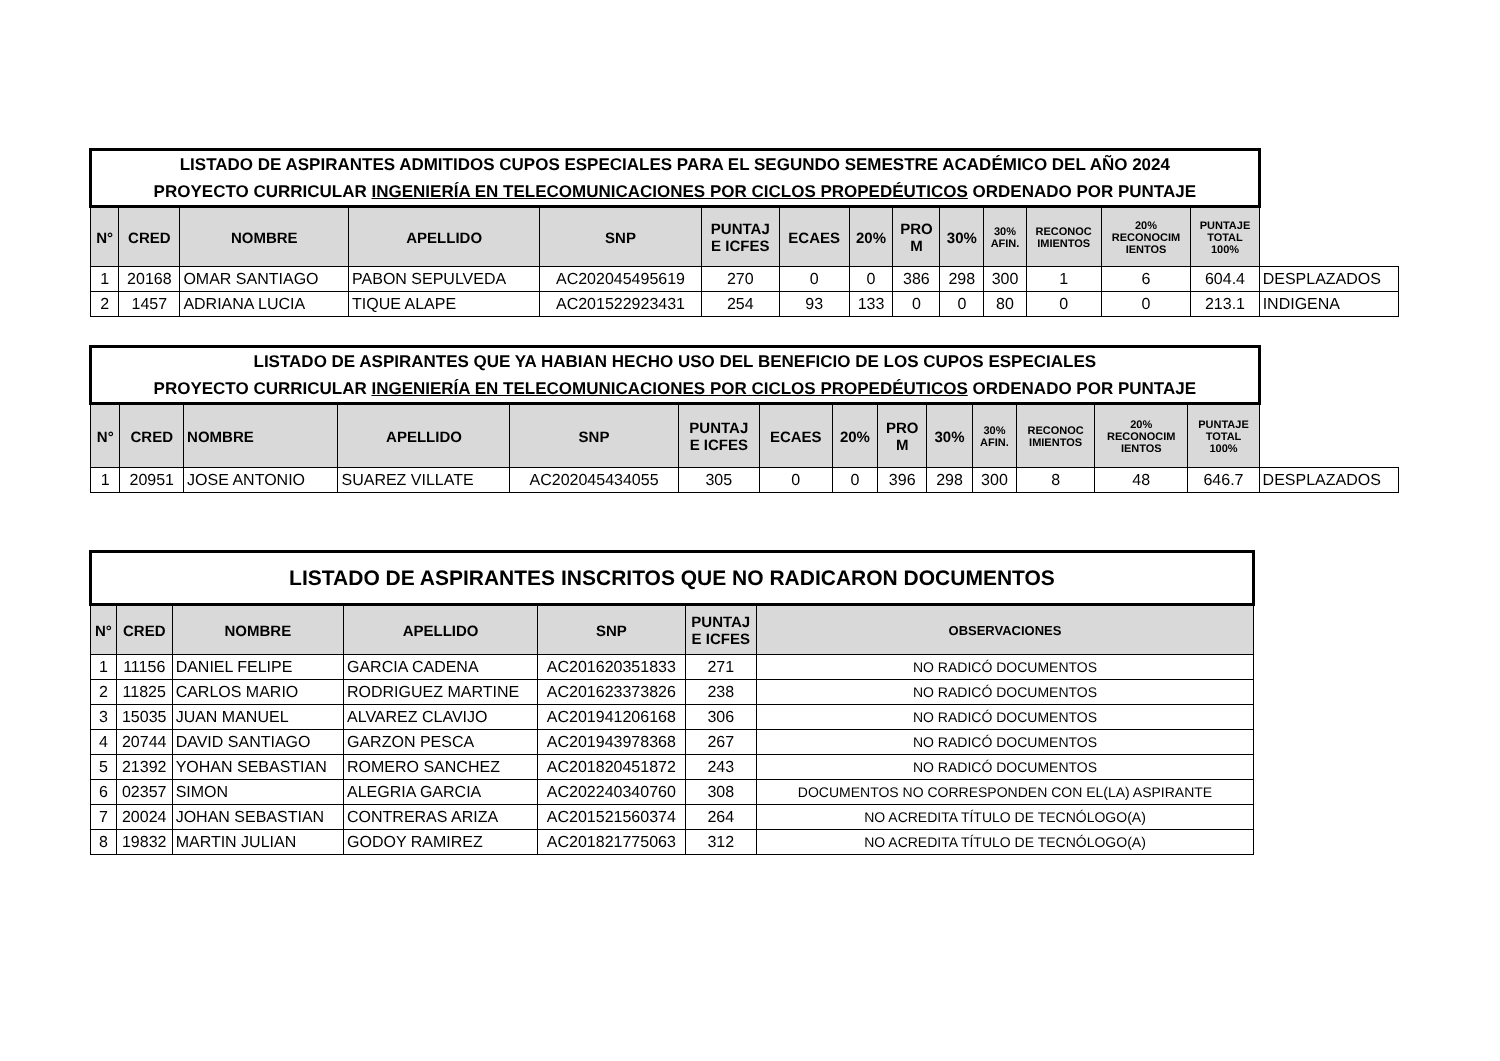| LISTADO DE ASPIRANTES ADMITIDOS CUPOS ESPECIALES PARA EL SEGUNDO SEMESTRE ACADÉMICO DEL AÑO 2024 PROYECTO CURRICULAR INGENIERÍA EN TELECOMUNICACIONES POR CICLOS PROPEDÉUTICOS ORDENADO POR PUNTAJE | | | | | | | | | | | | | | |
| N° | CRED | NOMBRE | APELLIDO | SNP | PUNTAJ E ICFES | ECAES | 20% | PRO M | 30% | 30% AFIN. | RECONOC IMIENTOS | 20% RECONOCIM IENTOS | PUNTAJE TOTAL 100% | |
| 1 | 20168 | OMAR SANTIAGO | PABON SEPULVEDA | AC202045495619 | 270 | 0 | 0 | 386 | 298 | 300 | 1 | 6 | 604.4 | DESPLAZADOS |
| 2 | 1457 | ADRIANA LUCIA | TIQUE ALAPE | AC201522923431 | 254 | 93 | 133 | 0 | 0 | 80 | 0 | 0 | 213.1 | INDIGENA |
| LISTADO DE ASPIRANTES QUE YA HABIAN HECHO USO DEL BENEFICIO DE LOS CUPOS ESPECIALES PROYECTO CURRICULAR INGENIERÍA EN TELECOMUNICACIONES POR CICLOS PROPEDÉUTICOS ORDENADO POR PUNTAJE | | | | | | | | | | | | | | |
| N° | CRED | NOMBRE | APELLIDO | SNP | PUNTAJ E ICFES | ECAES | 20% | PRO M | 30% | 30% AFIN. | RECONOC IMIENTOS | 20% RECONOCIM IENTOS | PUNTAJE TOTAL 100% | |
| 1 | 20951 | JOSE ANTONIO | SUAREZ VILLATE | AC202045434055 | 305 | 0 | 0 | 396 | 298 | 300 | 8 | 48 | 646.7 | DESPLAZADOS |
| LISTADO DE ASPIRANTES INSCRITOS QUE NO RADICARON DOCUMENTOS | | | | | | |
| N° | CRED | NOMBRE | APELLIDO | SNP | PUNTAJ E ICFES | OBSERVACIONES |
| 1 | 11156 | DANIEL FELIPE | GARCIA CADENA | AC201620351833 | 271 | NO RADICÓ DOCUMENTOS |
| 2 | 11825 | CARLOS MARIO | RODRIGUEZ MARTINE | AC201623373826 | 238 | NO RADICÓ DOCUMENTOS |
| 3 | 15035 | JUAN MANUEL | ALVAREZ CLAVIJO | AC201941206168 | 306 | NO RADICÓ DOCUMENTOS |
| 4 | 20744 | DAVID SANTIAGO | GARZON PESCA | AC201943978368 | 267 | NO RADICÓ DOCUMENTOS |
| 5 | 21392 | YOHAN SEBASTIAN | ROMERO SANCHEZ | AC201820451872 | 243 | NO RADICÓ DOCUMENTOS |
| 6 | 02357 | SIMON | ALEGRIA GARCIA | AC202240340760 | 308 | DOCUMENTOS NO CORRESPONDEN CON EL(LA) ASPIRANTE |
| 7 | 20024 | JOHAN SEBASTIAN | CONTRERAS ARIZA | AC201521560374 | 264 | NO ACREDITA TÍTULO DE TECNÓLOGO(A) |
| 8 | 19832 | MARTIN JULIAN | GODOY RAMIREZ | AC201821775063 | 312 | NO ACREDITA TÍTULO DE TECNÓLOGO(A) |